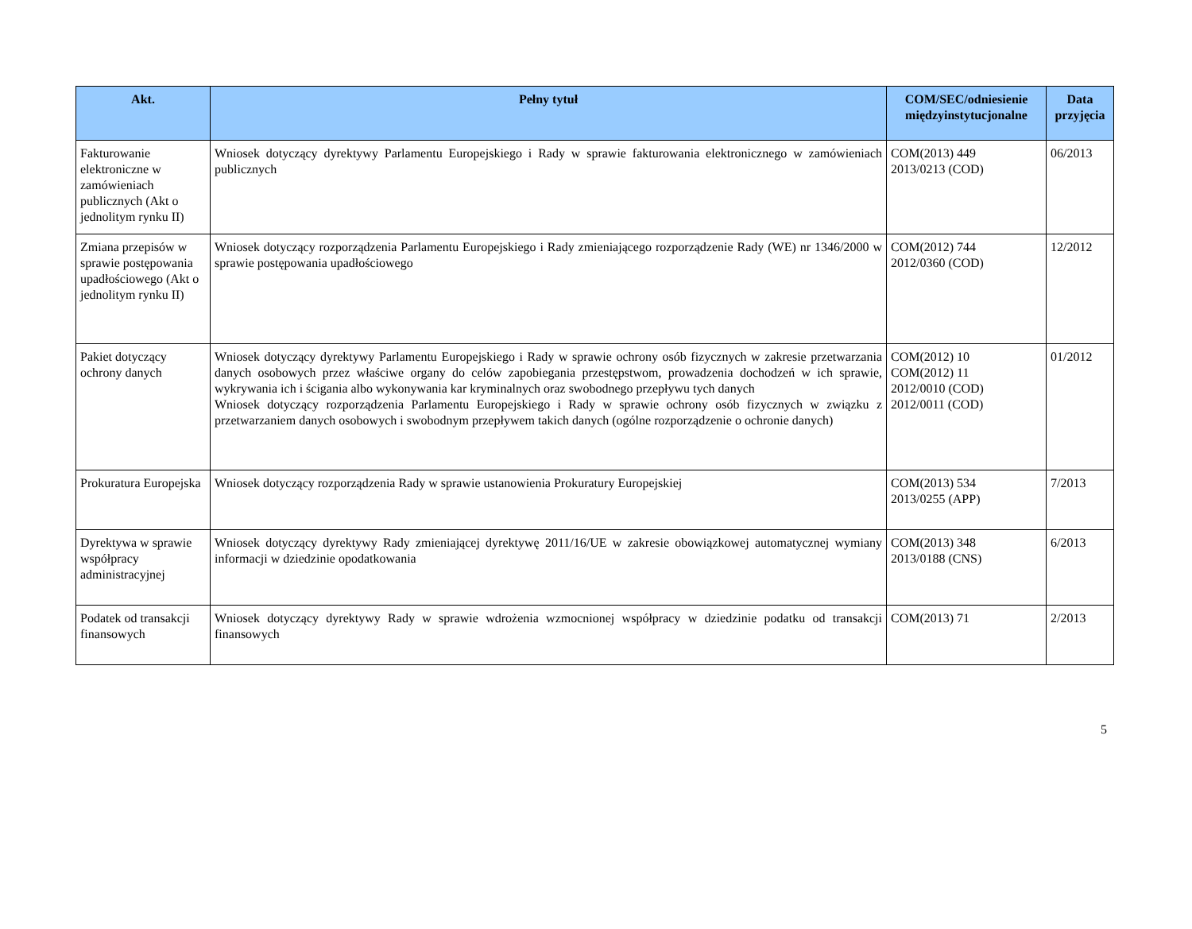| Akt. | Pełny tytuł | COM/SEC/odniesienie międzyinstytucjonalne | Data przyjęcia |
| --- | --- | --- | --- |
| Fakturowanie elektroniczne w zamówieniach publicznych (Akt o jednolitym rynku II) | Wniosek dotyczący dyrektywy Parlamentu Europejskiego i Rady w sprawie fakturowania elektronicznego w zamówieniach publicznych | COM(2013) 449 2013/0213 (COD) | 06/2013 |
| Zmiana przepisów w sprawie postępowania upadłościowego (Akt o jednolitym rynku II) | Wniosek dotyczący rozporządzenia Parlamentu Europejskiego i Rady zmieniającego rozporządzenie Rady (WE) nr 1346/2000 w sprawie postępowania upadłościowego | COM(2012) 744 2012/0360 (COD) | 12/2012 |
| Pakiet dotyczący ochrony danych | Wniosek dotyczący dyrektywy Parlamentu Europejskiego i Rady w sprawie ochrony osób fizycznych w zakresie przetwarzania danych osobowych przez właściwe organy do celów zapobiegania przestępstwom, prowadzenia dochodzeń w ich sprawie, wykrywania ich i ścigania albo wykonywania kar kryminalnych oraz swobodnego przepływu tych danych Wniosek dotyczący rozporządzenia Parlamentu Europejskiego i Rady w sprawie ochrony osób fizycznych w związku z przetwarzaniem danych osobowych i swobodnym przepływem takich danych (ogólne rozporządzenie o ochronie danych) | COM(2012) 10 COM(2012) 11 2012/0010 (COD) 2012/0011 (COD) | 01/2012 |
| Prokuratura Europejska | Wniosek dotyczący rozporządzenia Rady w sprawie ustanowienia Prokuratury Europejskiej | COM(2013) 534 2013/0255 (APP) | 7/2013 |
| Dyrektywa w sprawie współpracy administracyjnej | Wniosek dotyczący dyrektywy Rady zmieniającej dyrektywę 2011/16/UE w zakresie obowiązkowej automatycznej wymiany informacji w dziedzinie opodatkowania | COM(2013) 348 2013/0188 (CNS) | 6/2013 |
| Podatek od transakcji finansowych | Wniosek dotyczący dyrektywy Rady w sprawie wdrożenia wzmocnionej współpracy w dziedzinie podatku od transakcji finansowych | COM(2013) 71 | 2/2013 |
5